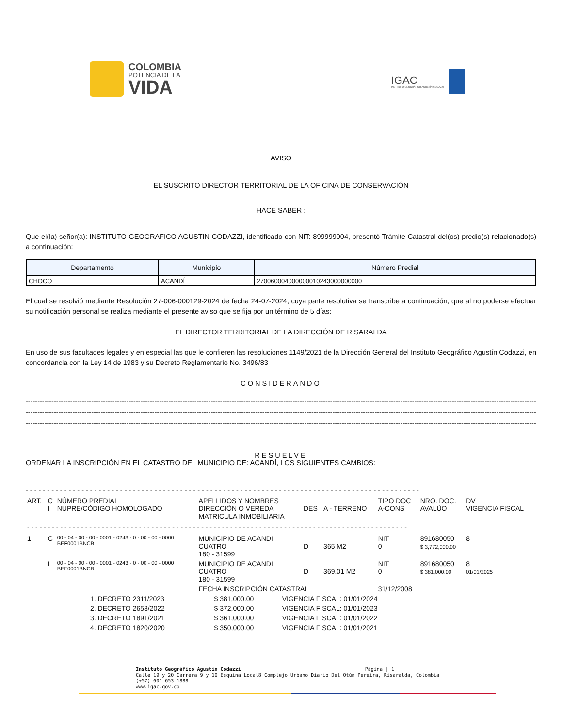COLOMBIA
POTENCIA DE LA
VIDA
IGAC
INSTITUTO GEOGRÁFICO AGUSTÍN CODAZZI
AVISO
EL SUSCRITO DIRECTOR TERRITORIAL DE LA OFICINA DE CONSERVACIÓN
HACE SABER :
Que el(la) señor(a): INSTITUTO GEOGRAFICO AGUSTIN CODAZZI, identificado con NIT: 899999004, presentó Trámite Catastral del(os) predio(s) relacionado(s) a continuación:
| Departamento | Municipio | Número Predial |
| --- | --- | --- |
| CHOCO | ACANDÍ | 270060004000000010243000000000 |
El cual se resolvió mediante Resolución 27-006-000129-2024 de fecha 24-07-2024, cuya parte resolutiva se transcribe a continuación, que al no poderse efectuar su notificación personal se realiza mediante el presente aviso que se fija por un término de 5 días:
EL DIRECTOR TERRITORIAL DE LA DIRECCIÓN DE RISARALDA
En uso de sus facultades legales y en especial las que le confieren las resoluciones 1149/2021 de la Dirección General del Instituto Geográfico Agustín Codazzi, en concordancia con la Ley 14 de 1983 y su Decreto Reglamentario No. 3496/83
CONSIDERANDO
----------------------------------------------------------------------------------------------------------------------------------------------------------------------------------------------------------------------------------------------------------------
----------------------------------------------------------------------------------------------------------------------------------------------------------------------------------------------------------------------------------------------------------------
----------------------------------------------------------------------------------------------------------------------------------------------------------------------------------------------------------------------------------------------------------------
RESUELVE
ORDENAR LA INSCRIPCIÓN EN EL CATASTRO DEL MUNICIPIO DE: ACANDÍ, LOS SIGUIENTES CAMBIOS:
- - - - - - - - - - - - - - - - - - - - - - - - - - - - - - - - - - - - - - - - - - - - - - - - - - - - - - - - - - - - - - - - - - - - - - - - - - - - - - - - - - - - - - - - - - - -
| ART. | C I | NÚMERO PREDIAL NUPRE/CÓDIGO HOMOLOGADO | APELLIDOS Y NOMBRES DIRECCIÓN O VEREDA MATRICULA INMOBILIARIA | DES | A - TERRENO | TIPO DOC A-CONS | NRO. DOC. AVALÚO | DV VIGENCIA FISCAL |
| - - - - - - - - - - - - - - - - - - - - - - - - - - - - - - - - - - - - - - - - - - - - - - - - - - - - - - - - - - - - - - - - - - - - - - - - - - - - - - - - - - - - - - - - - - - - | | | | | | | | |
| 1 | C | 00 - 04 - 00 - 00 - 0001 - 0243 - 0 - 00 - 00 - 0000 BEF0001BNCB | MUNICIPIO DE ACANDI CUATRO 180 - 31599 | D | 365 M2 | NIT 0 | 891680050 $ 3,772,000.00 | 8 |
| | I | 00 - 04 - 00 - 00 - 0001 - 0243 - 0 - 00 - 00 - 0000 BEF0001BNCB | MUNICIPIO DE ACANDI CUATRO 180 - 31599 | D | 369.01 M2 | NIT 0 | 891680050 $ 381,000.00 | 8 01/01/2025 |
| | | | FECHA INSCRIPCIÓN CATASTRAL | | | 31/12/2008 | | |
| 1. DECRETO 2311/2023 | $ 381,000.00 | VIGENCIA FISCAL: 01/01/2024 |
| 2. DECRETO 2653/2022 | $ 372,000.00 | VIGENCIA FISCAL: 01/01/2023 |
| 3. DECRETO 1891/2021 | $ 361,000.00 | VIGENCIA FISCAL: 01/01/2022 |
| 4. DECRETO 1820/2020 | $ 350,000.00 | VIGENCIA FISCAL: 01/01/2021 |
Instituto Geográfico Agustín Codazzi Página | 1
Calle 19 y 20 Carrera 9 y 10 Esquina Local8 Complejo Urbano Diario Del Otún Pereira, Risaralda, Colombia
(+57) 601 653 1888
www.igac.gov.co